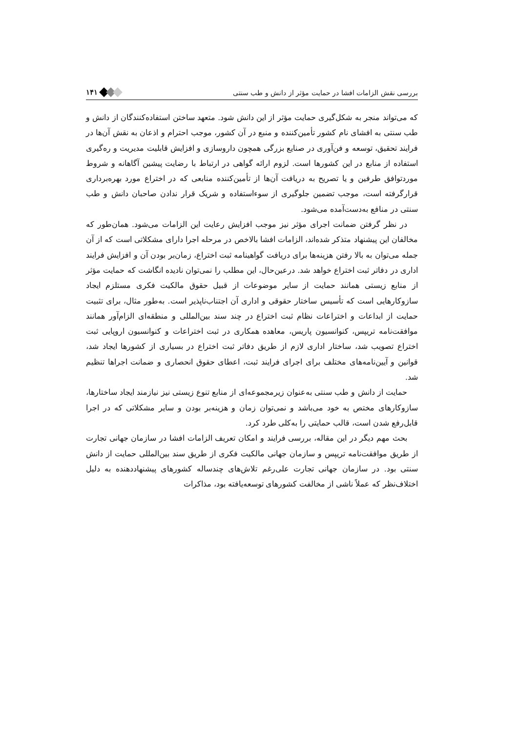بررسی نقش الزامات افشا در حمایت مؤثر از دانش و طب سنتی ۱۴۱
که می‌تواند منجر به شکل‌گیری حمایت مؤثر از این دانش شود. متعهد ساختن استفاده‌کنندگان از دانش و طب سنتی به افشای نام کشور تأمین‌کننده و منبع در آن کشور، موجب احترام و اذعان به نقش آن‌ها در فرایند تحقیق، توسعه و فن‌آوری در صنایع بزرگی همچون داروسازی و افزایش قابلیت مدیریت و ره‌گیری استفاده از منابع در این کشورها است. لزوم ارائه گواهی در ارتباط با رضایت پیشین آگاهانه و شروط موردتوافق طرفین و یا تصریح به دریافت آن‌ها از تأمین‌کننده منابعی که در اختراع مورد بهره‌برداری قرارگرفته است، موجب تضمین جلوگیری از سوءاستفاده و شریک قرار ندادن صاحبان دانش و طب سنتی در منافع به‌دست‌آمده می‌شود.
در نظر گرفتن ضمانت اجرای مؤثر نیز موجب افزایش رعایت این الزامات می‌شود. همان‌طور که مخالفان این پیشنهاد متذکر شده‌اند، الزامات افشا بالاخص در مرحله اجرا دارای مشکلاتی است که از آن جمله می‌توان به بالا رفتن هزینه‌ها برای دریافت گواهینامه ثبت اختراع، زمان‌بر بودن آن و افزایش فرایند اداری در دفاتر ثبت اختراع خواهد شد. درعین‌حال، این مطلب را نمی‌توان نادیده انگاشت که حمایت مؤثر از منابع زیستی همانند حمایت از سایر موضوعات از قبیل حقوق مالکیت فکری مستلزم ایجاد سازوکارهایی است که تأسیس ساختار حقوقی و اداری آن اجتناب‌ناپذیر است. به‌طور مثال، برای تثبیت حمایت از ابداعات و اختراعات نظام ثبت اختراع در چند سند بین‌المللی و منطقه‌ای الزام‌آور همانند موافقت‌نامه تریپس، کنوانسیون پاریس، معاهده همکاری در ثبت اختراعات و کنوانسیون اروپایی ثبت اختراع تصویب شد، ساختار اداری لازم از طریق دفاتر ثبت اختراع در بسیاری از کشورها ایجاد شد، قوانین و آیین‌نامه‌های مختلف برای اجرای فرایند ثبت، اعطای حقوق انحصاری و ضمانت اجراها تنظیم شد.
حمایت از دانش و طب سنتی به‌عنوان زیرمجموعه‌ای از منابع تنوع زیستی نیز نیازمند ایجاد ساختارها، سازوکارهای مختص به خود می‌باشد و نمی‌توان زمان و هزینه‌بر بودن و سایر مشکلاتی که در اجرا قابل‌رفع شدن است، قالب حمایتی را به‌کلی طرد کرد.
بحث مهم دیگر در این مقاله، بررسی فرایند و امکان تعریف الزامات افشا در سازمان جهانی تجارت از طریق موافقت‌نامه تریپس و سازمان جهانی مالکیت فکری از طریق سند بین‌المللی حمایت از دانش سنتی بود. در سازمان جهانی تجارت علی‌رغم تلاش‌های چندساله کشورهای پیشنهاددهنده به دلیل اختلاف‌نظر که عملاً ناشی از مخالفت کشورهای توسعه‌یافته بود، مذاکرات